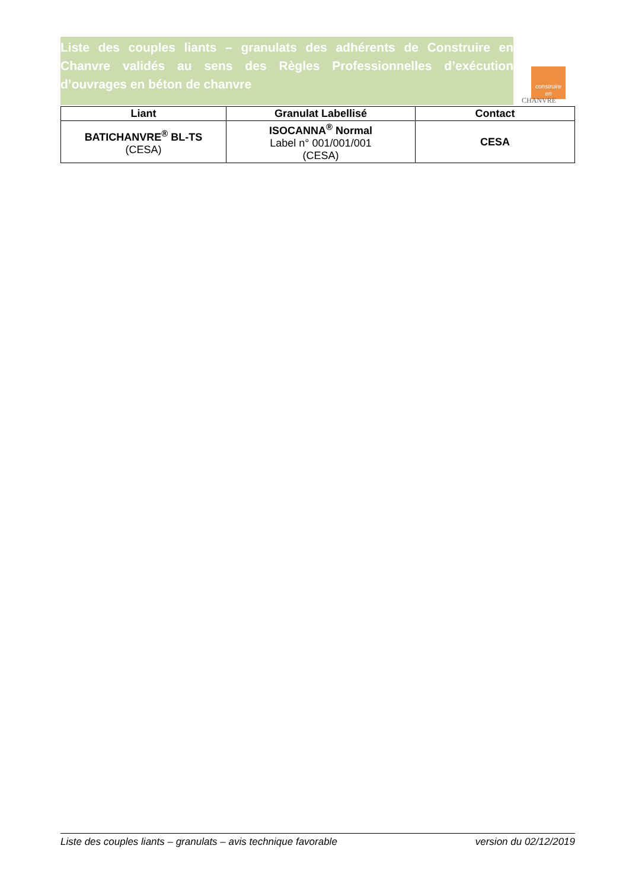Liste des couples liants – granulats des adhérents de Construire en Chanvre validés au sens des Règles Professionnelles d’exécution d’ouvrages en béton de chanvre
construire
en
CHANVRE
| Liant | Granulat Labellisé | Contact |
| --- | --- | --- |
| BATICHANVRE<sup>®</sup> BL-TS (CESA) | ISOCANNA<sup>®</sup> Normal Label n° 001/001/001 (CESA) | CESA |
Liste des couples liants – granulats – avis technique favorable version du 02/12/2019